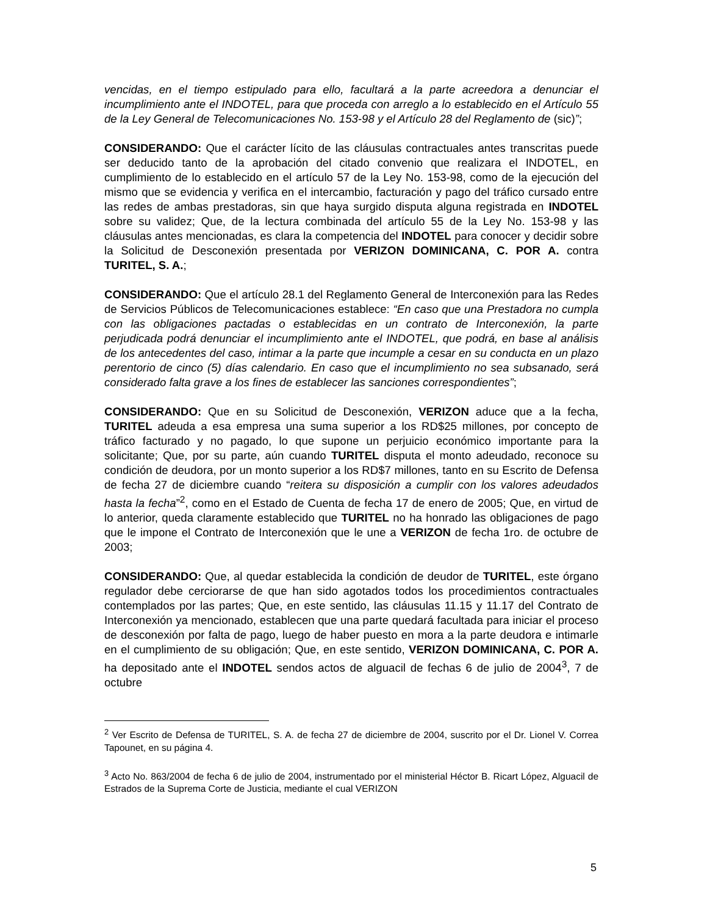vencidas, en el tiempo estipulado para ello, facultará a la parte acreedora a denunciar el incumplimiento ante el INDOTEL, para que proceda con arreglo a lo establecido en el Artículo 55 de la Ley General de Telecomunicaciones No. 153-98 y el Artículo 28 del Reglamento de (sic)”;
CONSIDERANDO: Que el carácter lícito de las cláusulas contractuales antes transcritas puede ser deducido tanto de la aprobación del citado convenio que realizara el INDOTEL, en cumplimiento de lo establecido en el artículo 57 de la Ley No. 153-98, como de la ejecución del mismo que se evidencia y verifica en el intercambio, facturación y pago del tráfico cursado entre las redes de ambas prestadoras, sin que haya surgido disputa alguna registrada en INDOTEL sobre su validez; Que, de la lectura combinada del artículo 55 de la Ley No. 153-98 y las cláusulas antes mencionadas, es clara la competencia del INDOTEL para conocer y decidir sobre la Solicitud de Desconexión presentada por VERIZON DOMINICANA, C. POR A. contra TURITEL, S. A.;
CONSIDERANDO: Que el artículo 28.1 del Reglamento General de Interconexión para las Redes de Servicios Públicos de Telecomunicaciones establece: “En caso que una Prestadora no cumpla con las obligaciones pactadas o establecidas en un contrato de Interconexión, la parte perjudicada podrá denunciar el incumplimiento ante el INDOTEL, que podrá, en base al análisis de los antecedentes del caso, intimar a la parte que incumple a cesar en su conducta en un plazo perentorio de cinco (5) días calendario. En caso que el incumplimiento no sea subsanado, será considerado falta grave a los fines de establecer las sanciones correspondientes”;
CONSIDERANDO: Que en su Solicitud de Desconexión, VERIZON aduce que a la fecha, TURITEL adeuda a esa empresa una suma superior a los RD$25 millones, por concepto de tráfico facturado y no pagado, lo que supone un perjuicio económico importante para la solicitante; Que, por su parte, aún cuando TURITEL disputa el monto adeudado, reconoce su condición de deudora, por un monto superior a los RD$7 millones, tanto en su Escrito de Defensa de fecha 27 de diciembre cuando “reitera su disposición a cumplir con los valores adeudados hasta la fecha”<sup>2</sup>, como en el Estado de Cuenta de fecha 17 de enero de 2005; Que, en virtud de lo anterior, queda claramente establecido que TURITEL no ha honrado las obligaciones de pago que le impone el Contrato de Interconexión que le une a VERIZON de fecha 1ro. de octubre de 2003;
CONSIDERANDO: Que, al quedar establecida la condición de deudor de TURITEL, este órgano regulador debe cerciorarse de que han sido agotados todos los procedimientos contractuales contemplados por las partes; Que, en este sentido, las cláusulas 11.15 y 11.17 del Contrato de Interconexión ya mencionado, establecen que una parte quedará facultada para iniciar el proceso de desconexión por falta de pago, luego de haber puesto en mora a la parte deudora e intimarle en el cumplimiento de su obligación; Que, en este sentido, VERIZON DOMINICANA, C. POR A. ha depositado ante el INDOTEL sendos actos de alguacil de fechas 6 de julio de 2004<sup>3</sup>, 7 de octubre
<sup>2</sup> Ver Escrito de Defensa de TURITEL, S. A. de fecha 27 de diciembre de 2004, suscrito por el Dr. Lionel V. Correa Tapounet, en su página 4.
<sup>3</sup> Acto No. 863/2004 de fecha 6 de julio de 2004, instrumentado por el ministerial Héctor B. Ricart López, Alguacil de Estrados de la Suprema Corte de Justicia, mediante el cual VERIZON
5